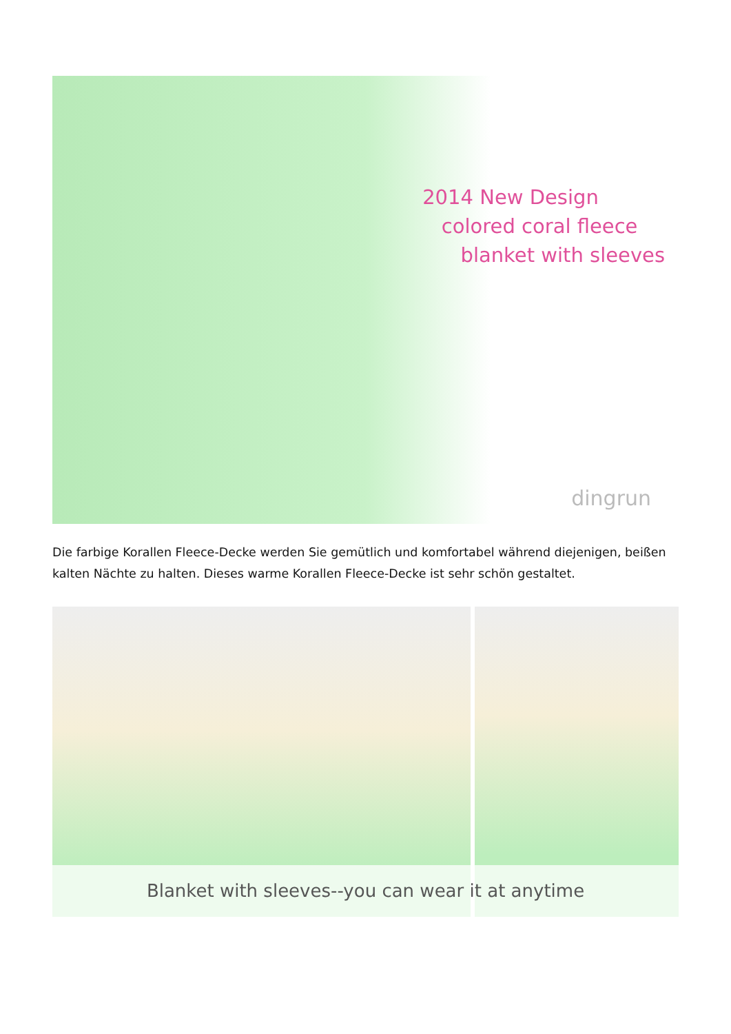2014 New Design
colored coral fleece
blanket with sleeves
dingrun
Die farbige Korallen Fleece-Decke werden Sie gemütlich und komfortabel während diejenigen, beißen kalten Nächte zu halten. Dieses warme Korallen Fleece-Decke ist sehr schön gestaltet.
Blanket with sleeves--you can wear it at anytime